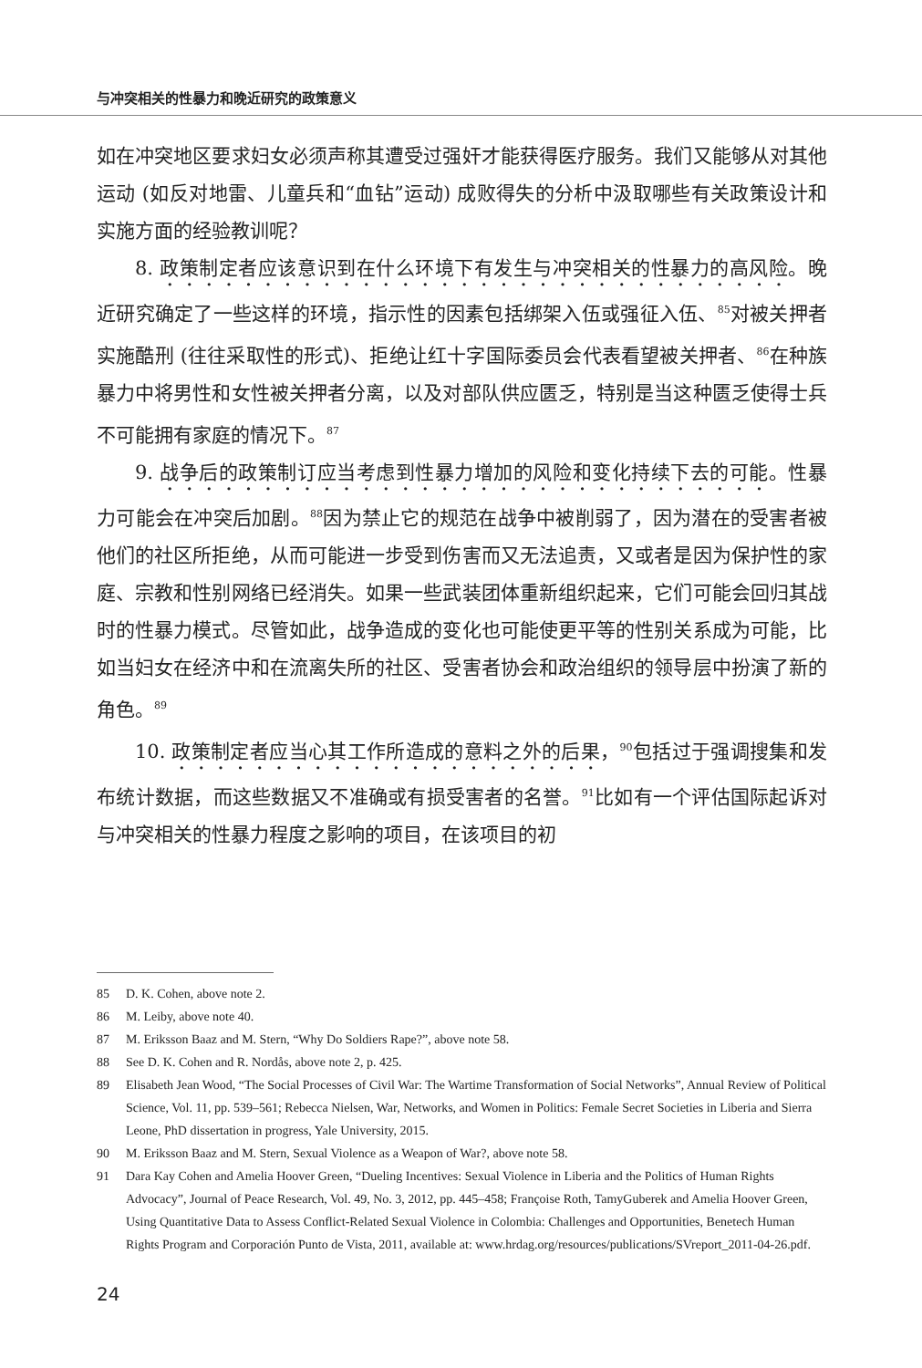与冲突相关的性暴力和晚近研究的政策意义
如在冲突地区要求妇女必须声称其遭受过强奸才能获得医疗服务。我们又能够从对其他运动 (如反对地雷、儿童兵和“血钻”运动) 成败得失的分析中汲取哪些有关政策设计和实施方面的经验教训呢？
8. 政策制定者应该意识到在什么环境下有发生与冲突相关的性暴力的高风险。晚近研究确定了一些这样的环境，指示性的因素包括绑架入伍或强征入伍、<sup>85</sup>对被关押者实施酷刑 (往往采取性的形式)、拒绝让红十字国际委员会代表看望被关押者、<sup>86</sup>在种族暴力中将男性和女性被关押者分离，以及对部队供应匮乏，特别是当这种匮乏使得士兵不可能拥有家庭的情况下。<sup>87</sup>
9. 战争后的政策制订应当考虑到性暴力增加的风险和变化持续下去的可能。性暴力可能会在冲突后加剧。<sup>88</sup>因为禁止它的规范在战争中被削弱了，因为潜在的受害者被他们的社区所拒绝，从而可能进一步受到伤害而又无法追责，又或者是因为保护性的家庭、宗教和性别网络已经消失。如果一些武装团体重新组织起来，它们可能会回归其战时的性暴力模式。尽管如此，战争造成的变化也可能使更平等的性别关系成为可能，比如当妇女在经济中和在流离失所的社区、受害者协会和政治组织的领导层中扮演了新的角色。<sup>89</sup>
10. 政策制定者应当心其工作所造成的意料之外的后果，<sup>90</sup>包括过于强调搜集和发布统计数据，而这些数据又不准确或有损受害者的名誉。<sup>91</sup>比如有一个评估国际起诉对与冲突相关的性暴力程度之影响的项目，在该项目的初
85 D. K. Cohen, above note 2.
86 M. Leiby, above note 40.
87 M. Eriksson Baaz and M. Stern, “Why Do Soldiers Rape?”, above note 58.
88 See D. K. Cohen and R. Nordås, above note 2, p. 425.
89 Elisabeth Jean Wood, “The Social Processes of Civil War: The Wartime Transformation of Social Networks”, Annual Review of Political Science, Vol. 11, pp. 539–561; Rebecca Nielsen, War, Networks, and Women in Politics: Female Secret Societies in Liberia and Sierra Leone, PhD dissertation in progress, Yale University, 2015.
90 M. Eriksson Baaz and M. Stern, Sexual Violence as a Weapon of War?, above note 58.
91 Dara Kay Cohen and Amelia Hoover Green, “Dueling Incentives: Sexual Violence in Liberia and the Politics of Human Rights Advocacy”, Journal of Peace Research, Vol. 49, No. 3, 2012, pp. 445–458; Françoise Roth, TamyGuberek and Amelia Hoover Green, Using Quantitative Data to Assess Conflict-Related Sexual Violence in Colombia: Challenges and Opportunities, Benetech Human Rights Program and Corporación Punto de Vista, 2011, available at: www.hrdag.org/resources/publications/SVreport_2011-04-26.pdf.
24